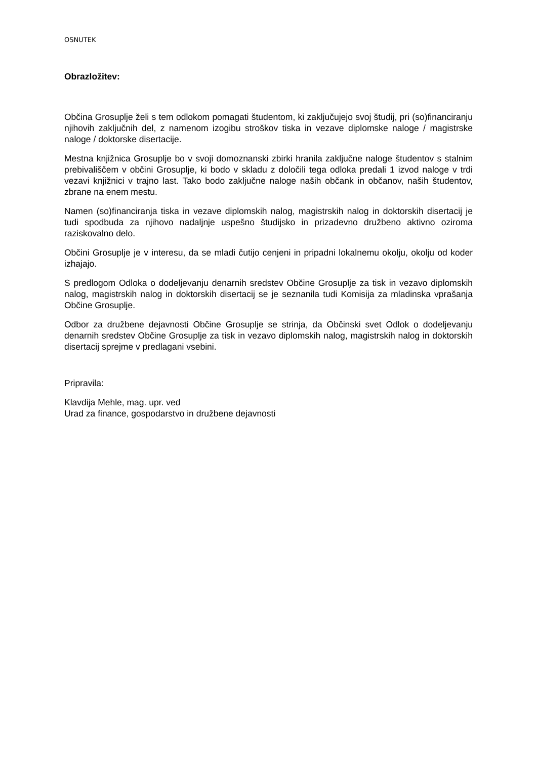OSNUTEK
Obrazložitev:
Občina Grosuplje želi s tem odlokom pomagati študentom, ki zaključujejo svoj študij, pri (so)financiranju njihovih zaključnih del, z namenom izogibu stroškov tiska in vezave diplomske naloge / magistrske naloge / doktorske disertacije.
Mestna knjižnica Grosuplje bo v svoji domoznanski zbirki hranila zaključne naloge študentov s stalnim prebivališčem v občini Grosuplje, ki bodo v skladu z določili tega odloka predali 1 izvod naloge v trdi vezavi knjižnici v trajno last. Tako bodo zaključne naloge naših občank in občanov, naših študentov, zbrane na enem mestu.
Namen (so)financiranja tiska in vezave diplomskih nalog, magistrskih nalog in doktorskih disertacij je tudi spodbuda za njihovo nadaljnje uspešno študijsko in prizadevno družbeno aktivno oziroma raziskovalno delo.
Občini Grosuplje je v interesu, da se mladi čutijo cenjeni in pripadni lokalnemu okolju, okolju od koder izhajajo.
S predlogom Odloka o dodeljevanju denarnih sredstev Občine Grosuplje za tisk in vezavo diplomskih nalog, magistrskih nalog in doktorskih disertacij se je seznanila tudi Komisija za mladinska vprašanja Občine Grosuplje.
Odbor za družbene dejavnosti Občine Grosuplje se strinja, da Občinski svet Odlok o dodeljevanju denarnih sredstev Občine Grosuplje za tisk in vezavo diplomskih nalog, magistrskih nalog in doktorskih disertacij sprejme v predlagani vsebini.
Pripravila:
Klavdija Mehle, mag. upr. ved
Urad za finance, gospodarstvo in družbene dejavnosti